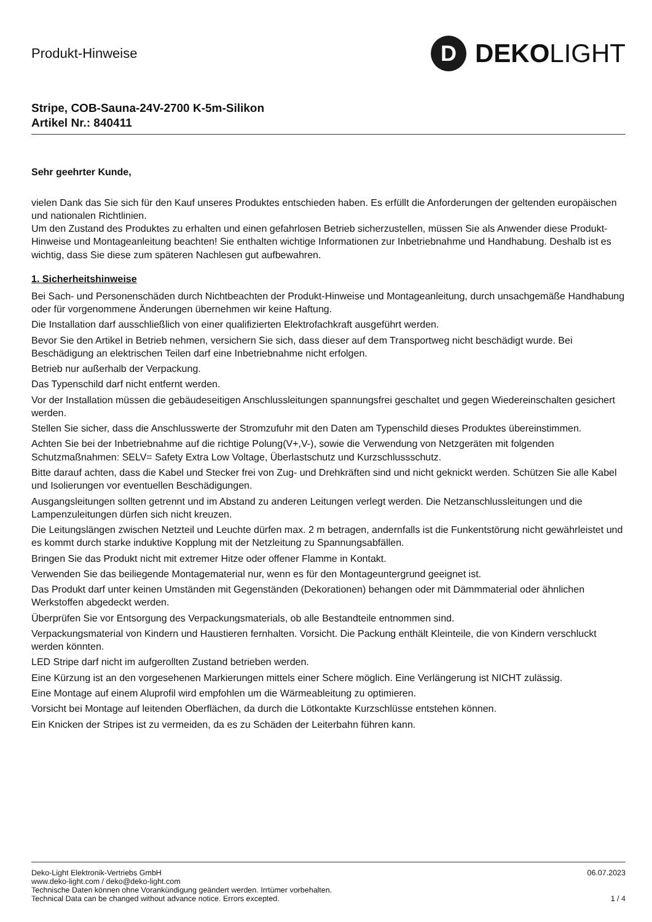Produkt-Hinweise
D
DEKO LIGHT
Stripe, COB-Sauna-24V-2700 K-5m-Silikon
Artikel Nr.: 840411
Sehr geehrter Kunde,
vielen Dank das Sie sich für den Kauf unseres Produktes entschieden haben. Es erfüllt die Anforderungen der geltenden europäischen und nationalen Richtlinien.
Um den Zustand des Produktes zu erhalten und einen gefahrlosen Betrieb sicherzustellen, müssen Sie als Anwender diese Produkt-Hinweise und Montageanleitung beachten! Sie enthalten wichtige Informationen zur Inbetriebnahme und Handhabung. Deshalb ist es wichtig, dass Sie diese zum späteren Nachlesen gut aufbewahren.
1. Sicherheitshinweise
Bei Sach- und Personenschäden durch Nichtbeachten der Produkt-Hinweise und Montageanleitung, durch unsachgemäße Handhabung oder für vorgenommene Änderungen übernehmen wir keine Haftung.
Die Installation darf ausschließlich von einer qualifizierten Elektrofachkraft ausgeführt werden.
Bevor Sie den Artikel in Betrieb nehmen, versichern Sie sich, dass dieser auf dem Transportweg nicht beschädigt wurde. Bei Beschädigung an elektrischen Teilen darf eine Inbetriebnahme nicht erfolgen.
Betrieb nur außerhalb der Verpackung.
Das Typenschild darf nicht entfernt werden.
Vor der Installation müssen die gebäudeseitigen Anschlussleitungen spannungsfrei geschaltet und gegen Wiedereinschalten gesichert werden.
Stellen Sie sicher, dass die Anschlusswerte der Stromzufuhr mit den Daten am Typenschild dieses Produktes übereinstimmen.
Achten Sie bei der Inbetriebnahme auf die richtige Polung(V+,V-), sowie die Verwendung von Netzgeräten mit folgenden Schutzmaßnahmen: SELV= Safety Extra Low Voltage, Überlastschutz und Kurzschlussschutz.
Bitte darauf achten, dass die Kabel und Stecker frei von Zug- und Drehkräften sind und nicht geknickt werden. Schützen Sie alle Kabel und Isolierungen vor eventuellen Beschädigungen.
Ausgangsleitungen sollten getrennt und im Abstand zu anderen Leitungen verlegt werden. Die Netzanschlussleitungen und die Lampenzuleitungen dürfen sich nicht kreuzen.
Die Leitungslängen zwischen Netzteil und Leuchte dürfen max. 2 m betragen, andernfalls ist die Funkentstörung nicht gewährleistet und es kommt durch starke induktive Kopplung mit der Netzleitung zu Spannungsabfällen.
Bringen Sie das Produkt nicht mit extremer Hitze oder offener Flamme in Kontakt.
Verwenden Sie das beiliegende Montagematerial nur, wenn es für den Montageuntergrund geeignet ist.
Das Produkt darf unter keinen Umständen mit Gegenständen (Dekorationen) behangen oder mit Dämmmaterial oder ähnlichen Werkstoffen abgedeckt werden.
Überprüfen Sie vor Entsorgung des Verpackungsmaterials, ob alle Bestandteile entnommen sind.
Verpackungsmaterial von Kindern und Haustieren fernhalten. Vorsicht. Die Packung enthält Kleinteile, die von Kindern verschluckt werden könnten.
LED Stripe darf nicht im aufgerollten Zustand betrieben werden.
Eine Kürzung ist an den vorgesehenen Markierungen mittels einer Schere möglich. Eine Verlängerung ist NICHT zulässig.
Eine Montage auf einem Aluprofil wird empfohlen um die Wärmeableitung zu optimieren.
Vorsicht bei Montage auf leitenden Oberflächen, da durch die Lötkontakte Kurzschlüsse entstehen können.
Ein Knicken der Stripes ist zu vermeiden, da es zu Schäden der Leiterbahn führen kann.
Deko-Light Elektronik-Vertriebs GmbH
www.deko-light.com / deko@deko-light.com
Technische Daten können ohne Vorankündigung geändert werden. Irrtümer vorbehalten.
Technical Data can be changed without advance notice. Errors excepted.
06.07.2023
1 / 4